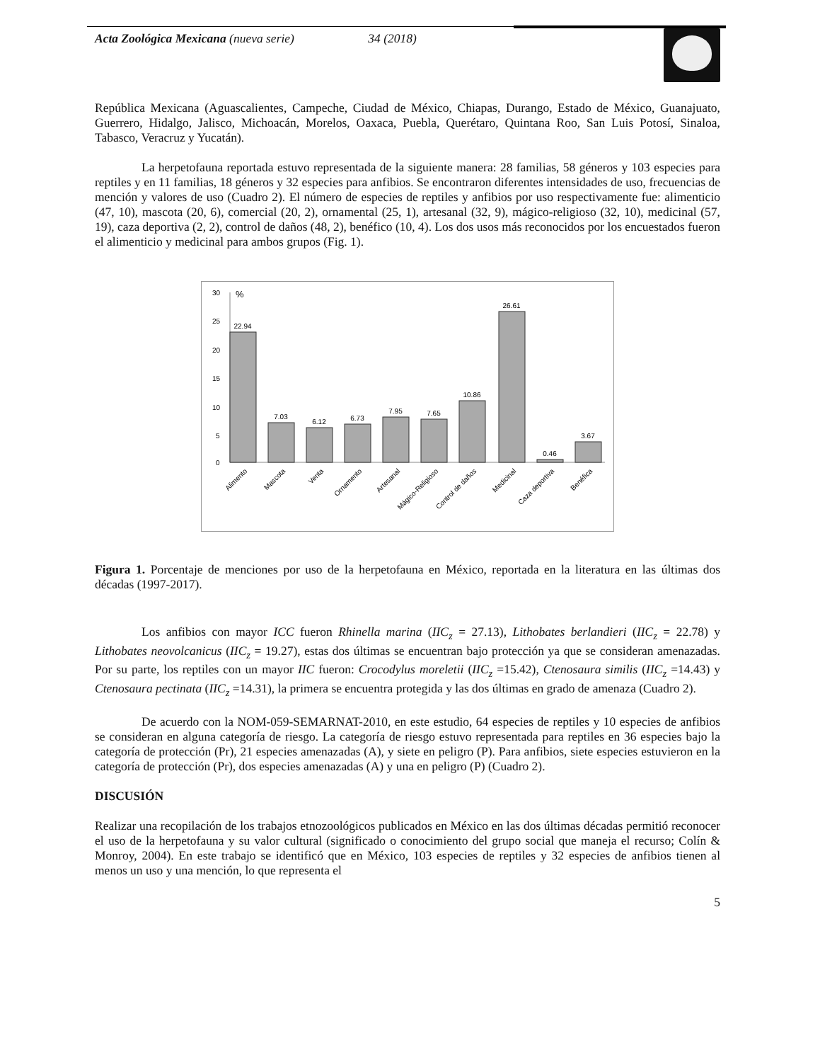Acta Zoológica Mexicana (nueva serie) 34 (2018)
República Mexicana (Aguascalientes, Campeche, Ciudad de México, Chiapas, Durango, Estado de México, Guanajuato, Guerrero, Hidalgo, Jalisco, Michoacán, Morelos, Oaxaca, Puebla, Querétaro, Quintana Roo, San Luis Potosí, Sinaloa, Tabasco, Veracruz y Yucatán).
La herpetofauna reportada estuvo representada de la siguiente manera: 28 familias, 58 géneros y 103 especies para reptiles y en 11 familias, 18 géneros y 32 especies para anfibios. Se encontraron diferentes intensidades de uso, frecuencias de mención y valores de uso (Cuadro 2). El número de especies de reptiles y anfibios por uso respectivamente fue: alimenticio (47, 10), mascota (20, 6), comercial (20, 2), ornamental (25, 1), artesanal (32, 9), mágico-religioso (32, 10), medicinal (57, 19), caza deportiva (2, 2), control de daños (48, 2), benéfico (10, 4). Los dos usos más reconocidos por los encuestados fueron el alimenticio y medicinal para ambos grupos (Fig. 1).
30
25
20
15
10
5
0
%
22.94
7.03
6.12
6.73
7.95
7.65
10.86
26.61
0.46
3.67
Alimento
Mascota
Venta
Ornamento
Artesanal
Mágico-Religioso
Control de daños
Medicinal
Caza deportiva
Benéfica
Figura 1. Porcentaje de menciones por uso de la herpetofauna en México, reportada en la literatura en las últimas dos décadas (1997-2017).
Los anfibios con mayor ICC fueron Rhinella marina (IIC<sub>z</sub> = 27.13), Lithobates berlandieri (IIC<sub>z</sub> = 22.78) y Lithobates neovolcanicus (IIC<sub>z</sub> = 19.27), estas dos últimas se encuentran bajo protección ya que se consideran amenazadas. Por su parte, los reptiles con un mayor IIC fueron: Crocodylus moreletii (IIC<sub>z</sub> =15.42), Ctenosaura similis (IIC<sub>z</sub> =14.43) y Ctenosaura pectinata (IIC<sub>z</sub> =14.31), la primera se encuentra protegida y las dos últimas en grado de amenaza (Cuadro 2).
De acuerdo con la NOM-059-SEMARNAT-2010, en este estudio, 64 especies de reptiles y 10 especies de anfibios se consideran en alguna categoría de riesgo. La categoría de riesgo estuvo representada para reptiles en 36 especies bajo la categoría de protección (Pr), 21 especies amenazadas (A), y siete en peligro (P). Para anfibios, siete especies estuvieron en la categoría de protección (Pr), dos especies amenazadas (A) y una en peligro (P) (Cuadro 2).
DISCUSIÓN
Realizar una recopilación de los trabajos etnozoológicos publicados en México en las dos últimas décadas permitió reconocer el uso de la herpetofauna y su valor cultural (significado o conocimiento del grupo social que maneja el recurso; Colín & Monroy, 2004). En este trabajo se identificó que en México, 103 especies de reptiles y 32 especies de anfibios tienen al menos un uso y una mención, lo que representa el
5